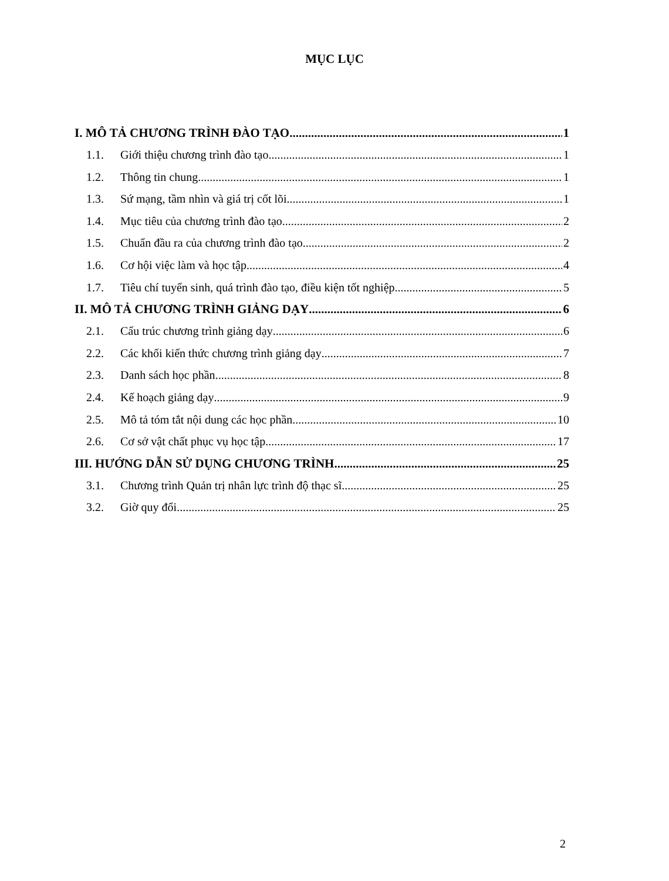MỤC LỤC
I. MÔ TẢ CHƯƠNG TRÌNH ĐÀO TẠO 1
1.1. Giới thiệu chương trình đào tạo 1
1.2. Thông tin chung 1
1.3. Sứ mạng, tầm nhìn và giá trị cốt lõi 1
1.4. Mục tiêu của chương trình đào tạo 2
1.5. Chuẩn đầu ra của chương trình đào tạo 2
1.6. Cơ hội việc làm và học tập 4
1.7. Tiêu chí tuyển sinh, quá trình đào tạo, điều kiện tốt nghiệp 5
II. MÔ TẢ CHƯƠNG TRÌNH GIẢNG DẠY 6
2.1. Cấu trúc chương trình giảng dạy 6
2.2. Các khối kiến thức chương trình giảng dạy 7
2.3. Danh sách học phần 8
2.4. Kế hoạch giảng dạy 9
2.5. Mô tả tóm tắt nội dung các học phần 10
2.6. Cơ sở vật chất phục vụ học tập 17
III. HƯỚNG DẪN SỬ DỤNG CHƯƠNG TRÌNH 25
3.1. Chương trình Quản trị nhân lực trình độ thạc sĩ 25
3.2. Giờ quy đổi 25
2